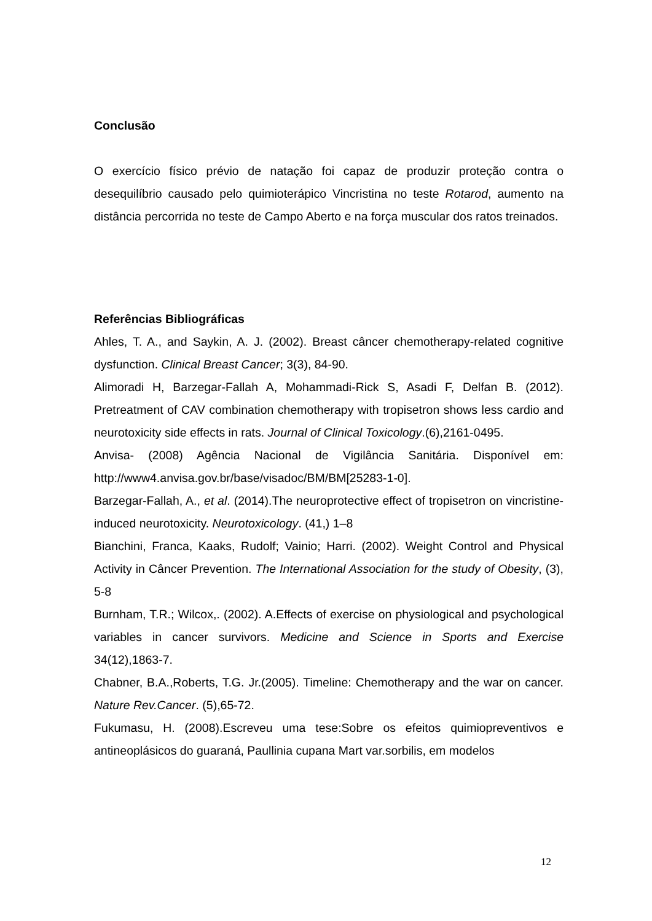Conclusão
O exercício físico prévio de natação foi capaz de produzir proteção contra o desequilíbrio causado pelo quimioterápico Vincristina no teste Rotarod, aumento na distância percorrida no teste de Campo Aberto e na força muscular dos ratos treinados.
Referências Bibliográficas
Ahles, T. A., and Saykin, A. J. (2002). Breast câncer chemotherapy-related cognitive dysfunction. Clinical Breast Cancer; 3(3), 84-90.
Alimoradi H, Barzegar-Fallah A, Mohammadi-Rick S, Asadi F, Delfan B. (2012). Pretreatment of CAV combination chemotherapy with tropisetron shows less cardio and neurotoxicity side effects in rats. Journal of Clinical Toxicology.(6),2161-0495.
Anvisa- (2008) Agência Nacional de Vigilância Sanitária. Disponível em: http://www4.anvisa.gov.br/base/visadoc/BM/BM[25283-1-0].
Barzegar-Fallah, A., et al. (2014).The neuroprotective effect of tropisetron on vincristine-induced neurotoxicity. Neurotoxicology. (41,) 1–8
Bianchini, Franca, Kaaks, Rudolf; Vainio; Harri. (2002). Weight Control and Physical Activity in Câncer Prevention. The International Association for the study of Obesity, (3), 5-8
Burnham, T.R.; Wilcox,. (2002). A.Effects of exercise on physiological and psychological variables in cancer survivors. Medicine and Science in Sports and Exercise 34(12),1863-7.
Chabner, B.A.,Roberts, T.G. Jr.(2005). Timeline: Chemotherapy and the war on cancer. Nature Rev.Cancer. (5),65-72.
Fukumasu, H. (2008).Escreveu uma tese:Sobre os efeitos quimiopreventivos e antineoplásicos do guaraná, Paullinia cupana Mart var.sorbilis, em modelos
12